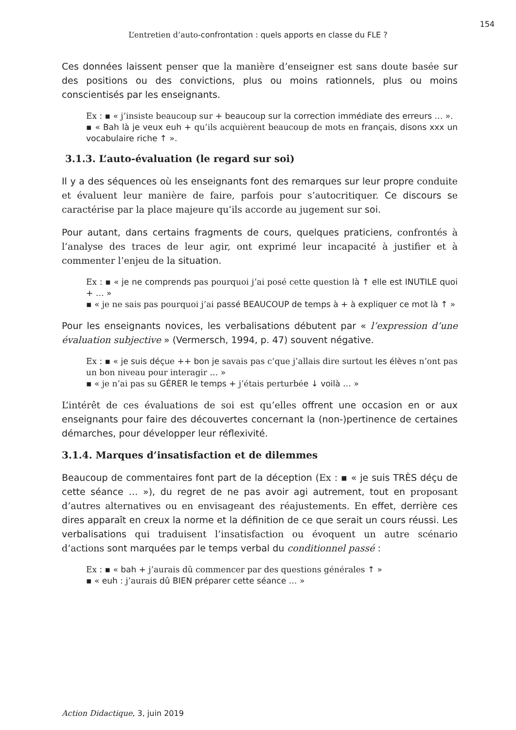154
L’entretien d’auto-confrontation : quels apports en classe du FLE ?
Ces données laissent penser que la manière d’enseigner est sans doute basée sur des positions ou des convictions, plus ou moins rationnels, plus ou moins conscientisés par les enseignants.
Ex : ▪ « j’insiste beaucoup sur + beaucoup sur la correction immédiate des erreurs … ».
▪ « Bah là je veux euh + qu’ils acquièrent beaucoup de mots en français, disons xxx un vocabulaire riche ↑ ».
3.1.3. L’auto-évaluation (le regard sur soi)
Il y a des séquences où les enseignants font des remarques sur leur propre conduite et évaluent leur manière de faire, parfois pour s’autocritiquer. Ce discours se caractérise par la place majeure qu’ils accorde au jugement sur soi.
Pour autant, dans certains fragments de cours, quelques praticiens, confrontés à l’analyse des traces de leur agir, ont exprimé leur incapacité à justifier et à commenter l’enjeu de la situation.
Ex : ▪ « je ne comprends pas pourquoi j’ai posé cette question là ↑ elle est INUTILE quoi + … »
▪ « je ne sais pas pourquoi j’ai passé BEAUCOUP de temps à + à expliquer ce mot là ↑ »
Pour les enseignants novices, les verbalisations débutent par « l’expression d’une évaluation subjective » (Vermersch, 1994, p. 47) souvent négative.
Ex : ▪ « je suis déçue ++ bon je savais pas c’que j’allais dire surtout les élèves n’ont pas un bon niveau pour interagir … »
▪ « je n’ai pas su GÉRER le temps + j’étais perturbée ↓ voilà … »
L’intérêt de ces évaluations de soi est qu’elles offrent une occasion en or aux enseignants pour faire des découvertes concernant la (non-)pertinence de certaines démarches, pour développer leur réflexivité.
3.1.4. Marques d’insatisfaction et de dilemmes
Beaucoup de commentaires font part de la déception (Ex : ▪ « je suis TRÈS déçu de cette séance … »), du regret de ne pas avoir agi autrement, tout en proposant d’autres alternatives ou en envisageant des réajustements. En effet, derrière ces dires apparaît en creux la norme et la définition de ce que serait un cours réussi. Les verbalisations qui traduisent l’insatisfaction ou évoquent un autre scénario d’actions sont marquées par le temps verbal du conditionnel passé :
Ex : ▪ « bah + j’aurais dû commencer par des questions générales ↑ »
▪ « euh : j’aurais dû BIEN préparer cette séance … »
Action Didactique, 3, juin 2019